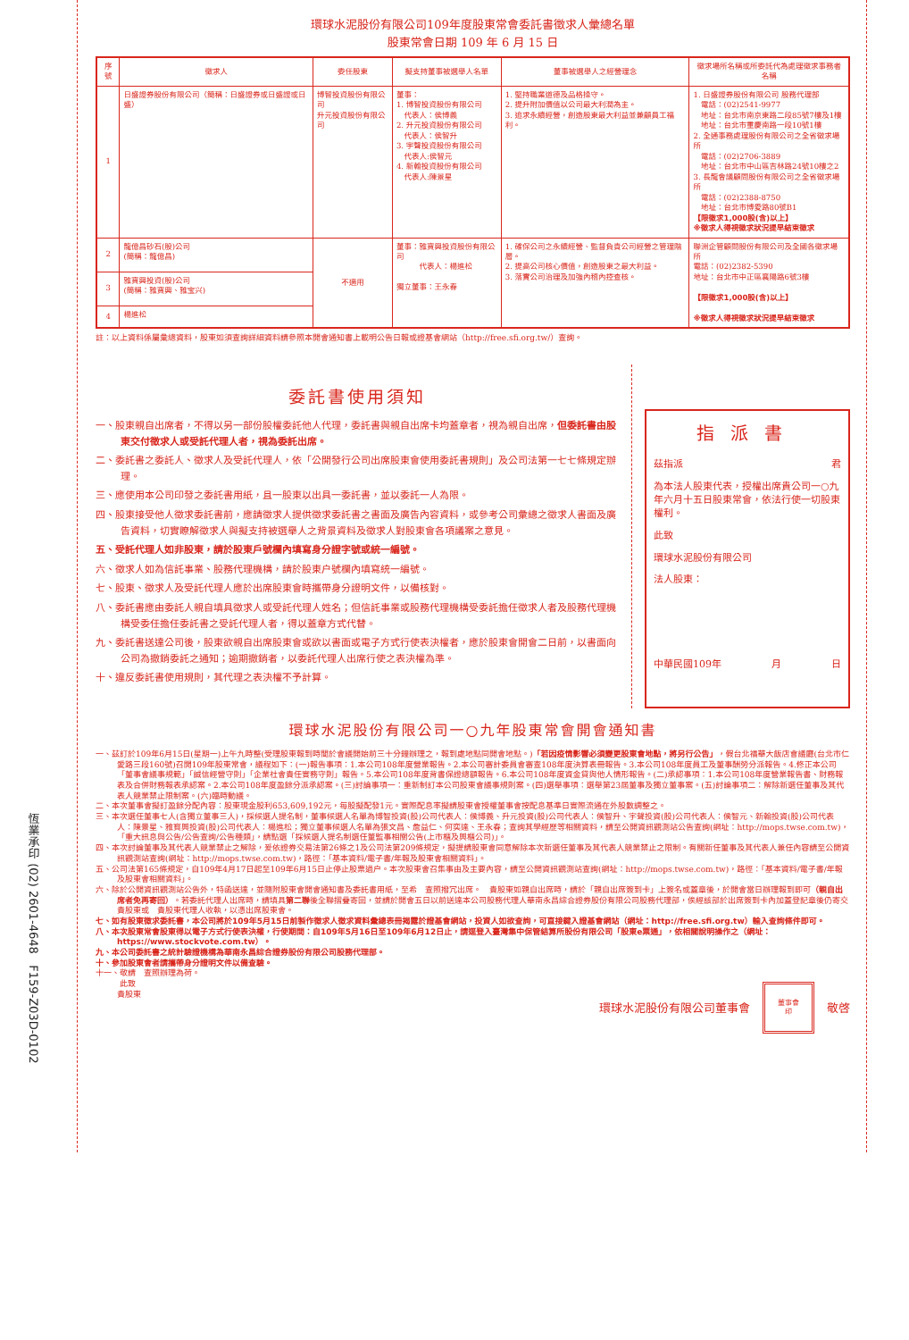恆業承印 (02) 2601-4648 F159-Z03D-0102
環球水泥股份有限公司109年度股東常會委託書徵求人彙總名單
股東常會日期 109 年 6 月 15 日
| 序號 | 徵求人 | 委任股東 | 擬支持董事被選舉人名單 | 董事被選舉人之經營理念 | 徵求場所名稱或所委託代為處理徵求事務者名稱 |
| --- | --- | --- | --- | --- | --- |
| 1 | 日盛證券股份有限公司（簡稱：日盛證券或日盛證或日盛） | 博智投資股份有限公司 升元投資股份有限公司 | 董事： 1. 博智投資股份有限公司 代表人：侯博義 2. 升元投資股份有限公司 代表人：侯智升 3. 宇聲投資股份有限公司 代表人:侯智元 4. 新翰投資股份有限公司 代表人:陳景星 | 1. 堅持職業道德及品格操守。 2. 提升附加價值以公司最大利潤為主。 3. 追求永續經營，創造股東最大利益並兼顧員工福利。 | 1. 日盛證券股份有限公司 股務代理部 電話：(02)2541-9977 地址：台北市南京東路二段85號7樓及1樓 地址：台北市重慶南路一段10號1樓 2. 全通事務處理股份有限公司之全省徵求場所 電話：(02)2706-3889 地址：台北市中山區吉林路24號10樓之2 3. 長龍會議顧問股份有限公司之全省徵求場所 電話：(02)2388-8750 地址：台北市博愛路80號B1 【限徵求1,000股(含)以上】 ※徵求人得視徵求狀況提早結束徵求 |
| 2 | 龍億昌砂石(股)公司 (簡稱：龍億昌) | 不適用 | 董事：雅寶興投資股份有限公司 代表人：楊進松 獨立董事：王永春 | 1. 確保公司之永續經營、監督負責公司經營之管理階層。 2. 提高公司核心價值，創造股東之最大利益。 3. 落實公司治理及加強內稽內控查核。 | 聯洲企管顧問股份有限公司及全國各徵求場所 電話：(02)2382-5390 地址：台北市中正區襄陽路6號3樓 【限徵求1,000股(含)以上】 ※徵求人得視徵求狀況提早結束徵求 |
| 3 | 雅寶興投資(股)公司 (簡稱：雅寶興、雅宝兴) | | | | |
| 4 | 楊進松 | | | | |
註：以上資料係屬彙總資料，股東如須查詢詳細資料請參照本開會通知書上載明公告日報或證基會網站（http://free.sfi.org.tw/）查詢。
委託書使用須知
一、股東親自出席者，不得以另一部份股權委託他人代理，委託書與親自出席卡均蓋章者，視為親自出席，但委託書由股東交付徵求人或受託代理人者，視為委託出席。
二、委託書之委託人、徵求人及受託代理人，依「公開發行公司出席股東會使用委託書規則」及公司法第一七七條規定辦理。
三、應使用本公司印發之委託書用紙，且一股東以出具一委託書，並以委託一人為限。
四、股東接受他人徵求委託書前，應請徵求人提供徵求委託書之書面及廣告內容資料，或參考公司彙總之徵求人書面及廣告資料，切實瞭解徵求人與擬支持被選舉人之背景資料及徵求人對股東會各項議案之意見。
五、受託代理人如非股東，請於股東戶號欄內填寫身分證字號或統一編號。
六、徵求人如為信託事業、股務代理機構，請於股東户號欄內填寫統一編號。
七、股東、徵求人及受託代理人應於出席股東會時攜帶身分證明文件，以備核對。
八、委託書應由委託人親自填具徵求人或受託代理人姓名；但信託事業或股務代理機構受委託擔任徵求人者及股務代理機構受委任擔任委託書之受託代理人者，得以蓋章方式代替。
九、委託書送達公司後，股東欲親自出席股東會或欲以書面或電子方式行使表決權者，應於股東會開會二日前，以書面向公司為撤銷委託之通知；逾期撤銷者，以委託代理人出席行使之表決權為準。
十、違反委託書使用規則，其代理之表決權不予計算。
指派書
茲指派 君
為本法人股東代表，授權出席貴公司一○九年六月十五日股東常會，依法行使一切股東權利。
此致
環球水泥股份有限公司
法人股東：
中華民國109年 月 日
環球水泥股份有限公司一○九年股東常會開會通知書
一、茲訂於109年6月15日(星期一)上午九時整(受理股東報到時間於會議開始前三十分鐘辦理之，報到處地點同開會地點。)「若因疫情影響必須變更股東會地點，將另行公告」，假台北福華大飯店會議廳(台北市仁愛路三段160號)召開109年股東常會，議程如下：(一)報告事項：1.本公司108年度營業報告。2.本公司審計委員會審查108年度決算表冊報告。3.本公司108年度員工及董事酬勞分派報告。4.修正本公司「董事會議事規範」「誠信經營守則」「企業社會責任實務守則」報告。5.本公司108年度背書保證總額報告。6.本公司108年度資金貸與他人情形報告。(二)承認事項：1.本公司108年度營業報告書、財務報表及合併財務報表承認案。2.本公司108年度盈餘分派承認案。(三)討論事項一：重新制訂本公司股東會議事規則案。(四)選舉事項：選舉第23屆董事及獨立董事案。(五)討論事項二：解除新選任董事及其代表人競業禁止限制案。(六)臨時動議。
二、本次董事會擬訂盈餘分配內容：股東現金股利653,609,192元，每股擬配發1元。實際配息率擬請股東會授權董事會按配息基準日實際流通在外股數調整之。
三、本次選任董事七人(含獨立董事三人)，採候選人提名制，董事候選人名單為博智投資(股)公司代表人：侯博義、升元投資(股)公司代表人：侯智升、宇聲投資(股)公司代表人：侯智元、新翰投資(股)公司代表人：陳景星、雅寶興投資(股)公司代表人：楊進松；獨立董事候選人名單為張文昌、詹益仁、何奕達、王永春；查詢其學經歷等相關資料，請至公開資訊觀測站公告查詢(網址：http://mops.twse.com.tw)，「重大訊息與公告/公告查詢/公告種類」，請點選「採候選人提名制選任董監事相關公告(上市櫃及興櫃公司)」。
四、本次討論董事及其代表人競業禁止之解除，爰依證券交易法第26條之1及公司法第209條規定，擬提請股東會同意解除本次新選任董事及其代表人競業禁止之限制。有關新任董事及其代表人兼任內容請至公開資訊觀測站查詢(網址：http://mops.twse.com.tw)，路徑：「基本資料/電子書/年報及股東會相關資料」。
五、公司法第165條規定，自109年4月17日起至109年6月15日止停止股票過户。本次股東會召集事由及主要內容，請至公開資訊觀測站查詢(網址：http://mops.twse.com.tw)，路徑：「基本資料/電子書/年報及股東會相關資料」。
六、除於公開資訊觀測站公告外，特函送達，並隨附股東會開會通知書及委託書用紙，至希　查照撥冗出席。　貴股東如親自出席時，請於「親自出席簽到卡」上簽名或蓋章後，於開會當日辦理報到即可（親自出席者免再寄回）。若委託代理人出席時，請填具第二聯後全聯摺疊寄回，並請於開會五日以前送達本公司股務代理人華南永昌綜合證券股份有限公司股務代理部，俟經該部於出席簽到卡內加蓋登記章後仍寄交　貴股東或　貴股東代理人收執，以憑出席股東會。
七、如有股東徵求委託書，本公司將於109年5月15日前製作徵求人徵求資料彙總表冊揭露於證基會網站，投資人如欲查詢，可直接鍵入證基會網站（網址：http://free.sfi.org.tw）輸入查詢條件即可。
八、本次股東常會股東得以電子方式行使表決權，行使期間：自109年5月16日至109年6月12日止，請逕登入臺灣集中保管結算所股份有限公司「股東e票通」，依相關說明操作之（網址：https://www.stockvote.com.tw）。
九、本公司委託書之統計驗證機構為華南永昌綜合證券股份有限公司股務代理部。
十、參加股東會者請攜帶身分證明文件以備查驗。
十一、敬請　查照辦理為荷。
　　　此致
貴股東
環球水泥股份有限公司董事會 董事會
印 敬啓